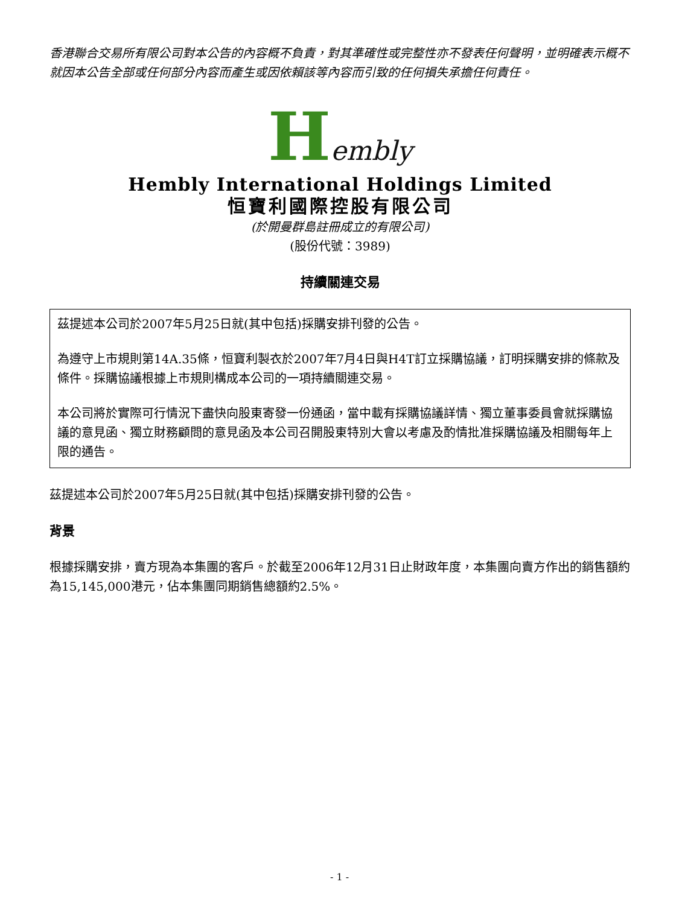香港聯合交易所有限公司對本公告的內容概不負責，對其準確性或完整性亦不發表任何聲明，並明確表示概不就因本公告全部或任何部分內容而產生或因依賴該等內容而引致的任何損失承擔任何責任。
Hembly
Hembly International Holdings Limited
恒寶利國際控股有限公司
(於開曼群島註冊成立的有限公司)
(股份代號：3989)
持續關連交易
茲提述本公司於2007年5月25日就(其中包括)採購安排刊發的公告。
為遵守上市規則第14A.35條，恒寶利製衣於2007年7月4日與H4T訂立採購協議，訂明採購安排的條款及條件。採購協議根據上市規則構成本公司的一項持續關連交易。
本公司將於實際可行情況下盡快向股東寄發一份通函，當中載有採購協議詳情、獨立董事委員會就採購協議的意見函、獨立財務顧問的意見函及本公司召開股東特別大會以考慮及酌情批准採購協議及相關每年上限的通告。
茲提述本公司於2007年5月25日就(其中包括)採購安排刊發的公告。
背景
根據採購安排，賣方現為本集團的客戶。於截至2006年12月31日止財政年度，本集團向賣方作出的銷售額約為15,145,000港元，佔本集團同期銷售總額約2.5%。
- 1 -